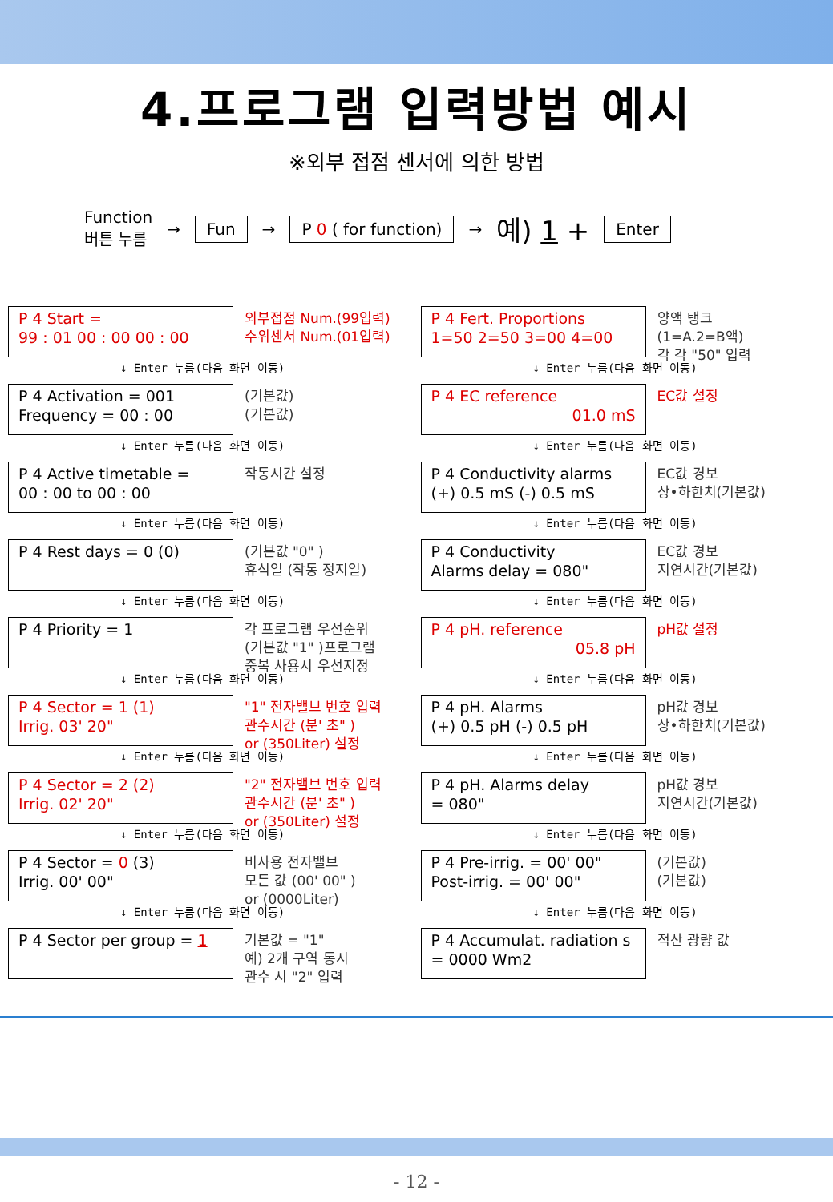4.프로그램 입력방법 예시
※외부 접점 센서에 의한 방법
Function
버튼 누름 → Fun → P 0 ( for function) → 예) 1 + Enter
P 4 Start =
99 : 01 00 : 00 00 : 00
외부접점 Num.(99입력)
수위센서 Num.(01입력)
↓ Enter 누름(다음 화면 이동)
P 4 Activation = 001
Frequency = 00 : 00
(기본값)
(기본값)
↓ Enter 누름(다음 화면 이동)
P 4 Active timetable =
00 : 00 to 00 : 00
작동시간 설정
↓ Enter 누름(다음 화면 이동)
P 4 Rest days = 0 (0)
(기본값 "0" )
휴식일 (작동 정지일)
↓ Enter 누름(다음 화면 이동)
P 4 Priority = 1
각 프로그램 우선순위
(기본값 "1" )프로그램
중복 사용시 우선지정
↓ Enter 누름(다음 화면 이동)
P 4 Sector = 1 (1)
Irrig. 03' 20"
"1" 전자밸브 번호 입력
관수시간 (분' 초" )
or (350Liter) 설정
↓ Enter 누름(다음 화면 이동)
P 4 Sector = 2 (2)
Irrig. 02' 20"
"2" 전자밸브 번호 입력
관수시간 (분' 초" )
or (350Liter) 설정
↓ Enter 누름(다음 화면 이동)
P 4 Sector = 0 (3)
Irrig. 00' 00"
비사용 전자밸브
모든 값 (00' 00" )
or (0000Liter)
↓ Enter 누름(다음 화면 이동)
P 4 Sector per group = 1
기본값 = "1"
예) 2개 구역 동시
관수 시 "2" 입력
P 4 Fert. Proportions
1=50 2=50 3=00 4=00
양액 탱크
(1=A.2=B액)
각 각 "50" 입력
↓ Enter 누름(다음 화면 이동)
P 4 EC reference
01.0 mS
EC값 설정
↓ Enter 누름(다음 화면 이동)
P 4 Conductivity alarms
(+) 0.5 mS (-) 0.5 mS
EC값 경보
상•하한치(기본값)
↓ Enter 누름(다음 화면 이동)
P 4 Conductivity
Alarms delay = 080"
EC값 경보
지연시간(기본값)
↓ Enter 누름(다음 화면 이동)
P 4 pH. reference
05.8 pH
pH값 설정
↓ Enter 누름(다음 화면 이동)
P 4 pH. Alarms
(+) 0.5 pH (-) 0.5 pH
pH값 경보
상•하한치(기본값)
↓ Enter 누름(다음 화면 이동)
P 4 pH. Alarms delay
= 080"
pH값 경보
지연시간(기본값)
↓ Enter 누름(다음 화면 이동)
P 4 Pre-irrig. = 00' 00"
Post-irrig. = 00' 00"
(기본값)
(기본값)
↓ Enter 누름(다음 화면 이동)
P 4 Accumulat. radiation s
= 0000 Wm2
적산 광량 값
- 12 -